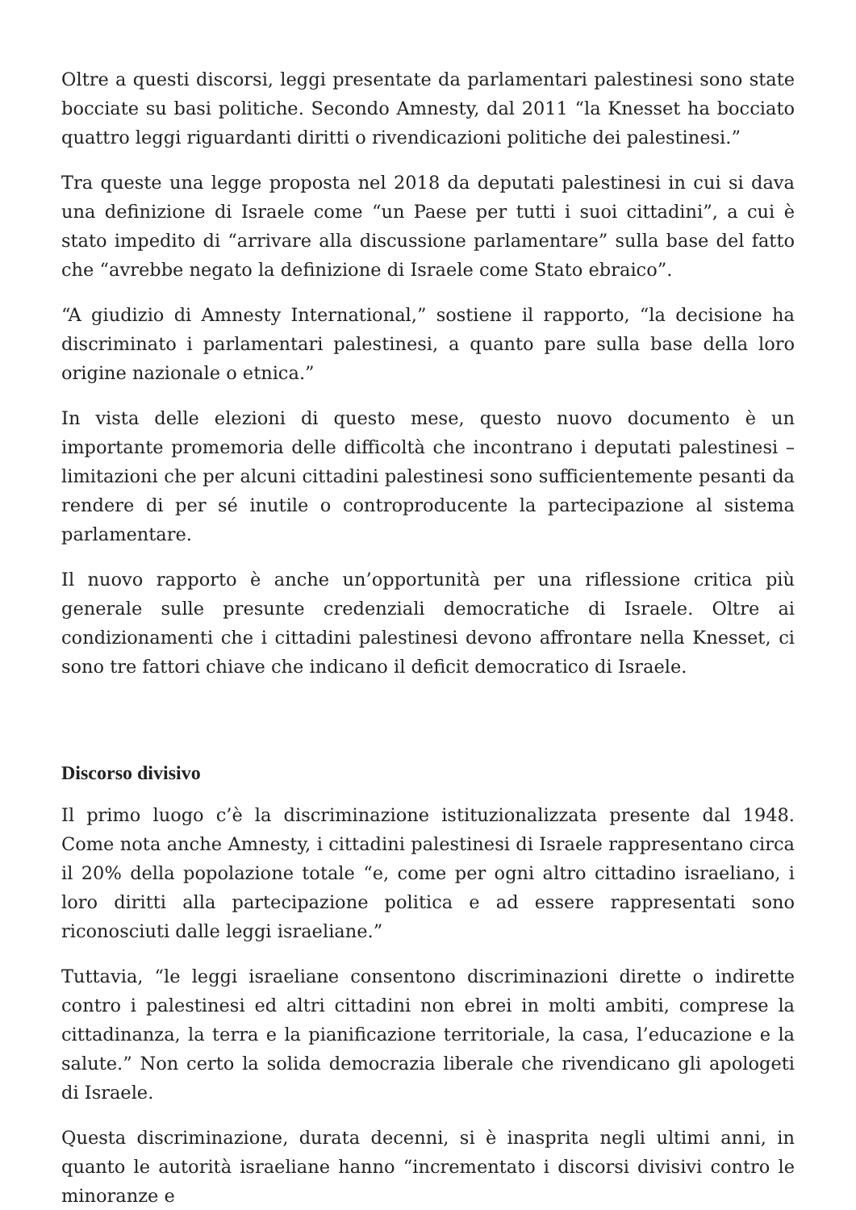Oltre a questi discorsi, leggi presentate da parlamentari palestinesi sono state bocciate su basi politiche. Secondo Amnesty, dal 2011 “la Knesset ha bocciato quattro leggi riguardanti diritti o rivendicazioni politiche dei palestinesi.”
Tra queste una legge proposta nel 2018 da deputati palestinesi in cui si dava una definizione di Israele come “un Paese per tutti i suoi cittadini”, a cui è stato impedito di “arrivare alla discussione parlamentare” sulla base del fatto che “avrebbe negato la definizione di Israele come Stato ebraico”.
“A giudizio di Amnesty International,” sostiene il rapporto, “la decisione ha discriminato i parlamentari palestinesi, a quanto pare sulla base della loro origine nazionale o etnica.”
In vista delle elezioni di questo mese, questo nuovo documento è un importante promemoria delle difficoltà che incontrano i deputati palestinesi – limitazioni che per alcuni cittadini palestinesi sono sufficientemente pesanti da rendere di per sé inutile o controproducente la partecipazione al sistema parlamentare.
Il nuovo rapporto è anche un’opportunità per una riflessione critica più generale sulle presunte credenziali democratiche di Israele. Oltre ai condizionamenti che i cittadini palestinesi devono affrontare nella Knesset, ci sono tre fattori chiave che indicano il deficit democratico di Israele.
Discorso divisivo
Il primo luogo c’è la discriminazione istituzionalizzata presente dal 1948. Come nota anche Amnesty, i cittadini palestinesi di Israele rappresentano circa il 20% della popolazione totale “e, come per ogni altro cittadino israeliano, i loro diritti alla partecipazione politica e ad essere rappresentati sono riconosciuti dalle leggi israeliane.”
Tuttavia, “le leggi israeliane consentono discriminazioni dirette o indirette contro i palestinesi ed altri cittadini non ebrei in molti ambiti, comprese la cittadinanza, la terra e la pianificazione territoriale, la casa, l’educazione e la salute.” Non certo la solida democrazia liberale che rivendicano gli apologeti di Israele.
Questa discriminazione, durata decenni, si è inasprita negli ultimi anni, in quanto le autorità israeliane hanno “incrementato i discorsi divisivi contro le minoranze e